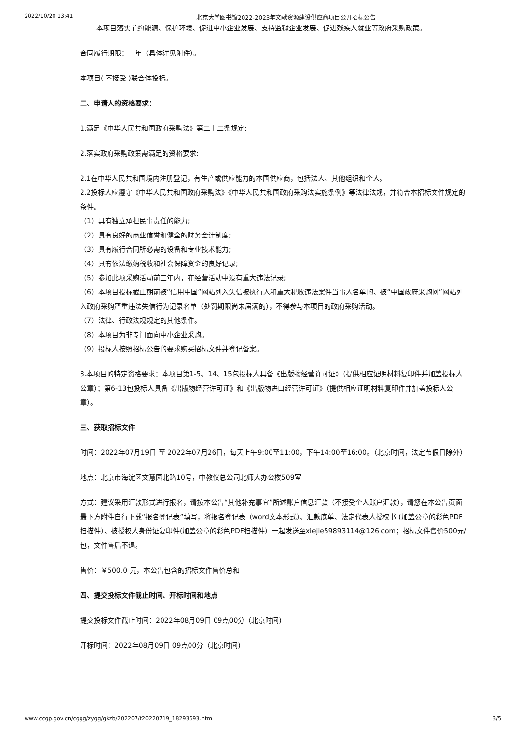2022/10/20 13:41 北京大学图书馆2022-2023年文献资源建设供应商项目公开招标公告
本项目落实节约能源、保护环境、促进中小企业发展、支持监狱企业发展、促进残疾人就业等政府采购政策。
合同履行期限：一年（具体详见附件）。
本项目( 不接受 )联合体投标。
二、申请人的资格要求：
1.满足《中华人民共和国政府采购法》第二十二条规定;
2.落实政府采购政策需满足的资格要求:
2.1在中华人民共和国境内注册登记，有生产或供应能力的本国供应商，包括法人、其他组织和个人。
2.2投标人应遵守《中华人民共和国政府采购法》《中华人民共和国政府采购法实施条例》等法律法规，并符合本招标文件规定的条件。
（1）具有独立承担民事责任的能力;
（2）具有良好的商业信誉和健全的财务会计制度;
（3）具有履行合同所必需的设备和专业技术能力;
（4）具有依法缴纳税收和社会保障资金的良好记录;
（5）参加此项采购活动前三年内，在经营活动中没有重大违法记录;
（6）本项目投标截止期前被“信用中国”网站列入失信被执行人和重大税收违法案件当事人名单的、被“中国政府采购网”网站列入政府采购严重违法失信行为记录名单（处罚期限尚未届满的），不得参与本项目的政府采购活动。
（7）法律、行政法规规定的其他条件。
（8）本项目为非专门面向中小企业采购。
（9）投标人按照招标公告的要求购买招标文件并登记备案。
3.本项目的特定资格要求：本项目第1-5、14、15包投标人具备《出版物经营许可证》（提供相应证明材料复印件并加盖投标人公章）；第6-13包投标人具备《出版物经营许可证》和《出版物进口经营许可证》（提供相应证明材料复印件并加盖投标人公章）。
三、获取招标文件
时间：2022年07月19日 至 2022年07月26日，每天上午9:00至11:00，下午14:00至16:00。（北京时间，法定节假日除外）
地点：北京市海淀区文慧园北路10号，中教仪总公司北师大办公楼509室
方式：建议采用汇款形式进行报名，请按本公告“其他补充事宜”所述账户信息汇款（不接受个人账户汇款），请您在本公告页面最下方附件自行下载“报名登记表”填写，将报名登记表（word文本形式）、汇款底单、法定代表人授权书 (加盖公章的彩色PDF扫描件）、被授权人身份证复印件(加盖公章的彩色PDF扫描件）一起发送至xiejie59893114@126.com；招标文件售价500元/包，文件售后不退。
售价：￥500.0 元，本公告包含的招标文件售价总和
四、提交投标文件截止时间、开标时间和地点
提交投标文件截止时间：2022年08月09日 09点00分（北京时间)
开标时间：2022年08月09日 09点00分（北京时间)
www.ccgp.gov.cn/cggg/zygg/gkzb/202207/t20220719_18293693.htm 3/5